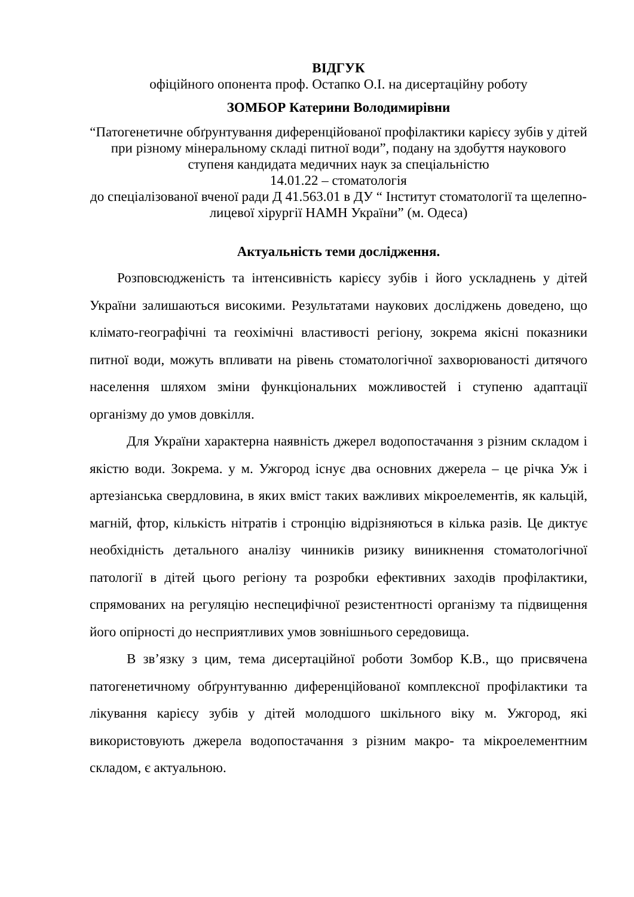ВІДГУК
офіційного опонента проф. Остапко О.І. на дисертаційну роботу
ЗОМБОР Катерини Володимирівни
“Патогенетичне обґрунтування диференційованої профілактики карієсу зубів у дітей при різному мінеральному складі питної води”, подану на здобуття наукового ступеня кандидата медичних наук за спеціальністю
14.01.22 – стоматологія
до спеціалізованої вченої ради Д 41.563.01 в ДУ “ Інститут стоматології та щелепно-лицевої хірургії НАМН України” (м. Одеса)
Актуальність теми дослідження.
Розповсюдженість та інтенсивність карієсу зубів і його ускладнень у дітей України залишаються високими. Результатами наукових досліджень доведено, що клімато-географічні та геохімічні властивості регіону, зокрема якісні показники питної води, можуть впливати на рівень стоматологічної захворюваності дитячого населення шляхом зміни функціональних можливостей і ступеню адаптації організму до умов довкілля.
Для України характерна наявність джерел водопостачання з різним складом і якістю води. Зокрема. у м. Ужгород існує два основних джерела – це річка Уж і артезіанська свердловина, в яких вміст таких важливих мікроелементів, як кальцій, магній, фтор, кількість нітратів і стронцію відрізняються в кілька разів. Це диктує необхідність детального аналізу чинників ризику виникнення стоматологічної патології в дітей цього регіону та розробки ефективних заходів профілактики, спрямованих на регуляцію неспецифічної резистентності організму та підвищення його опірності до несприятливих умов зовнішнього середовища.
В зв’язку з цим, тема дисертаційної роботи Зомбор К.В., що присвячена патогенетичному обґрунтуванню диференційованої комплексної профілактики та лікування карієсу зубів у дітей молодшого шкільного віку м. Ужгород, які використовують джерела водопостачання з різним макро- та мікроелементним складом, є актуальною.